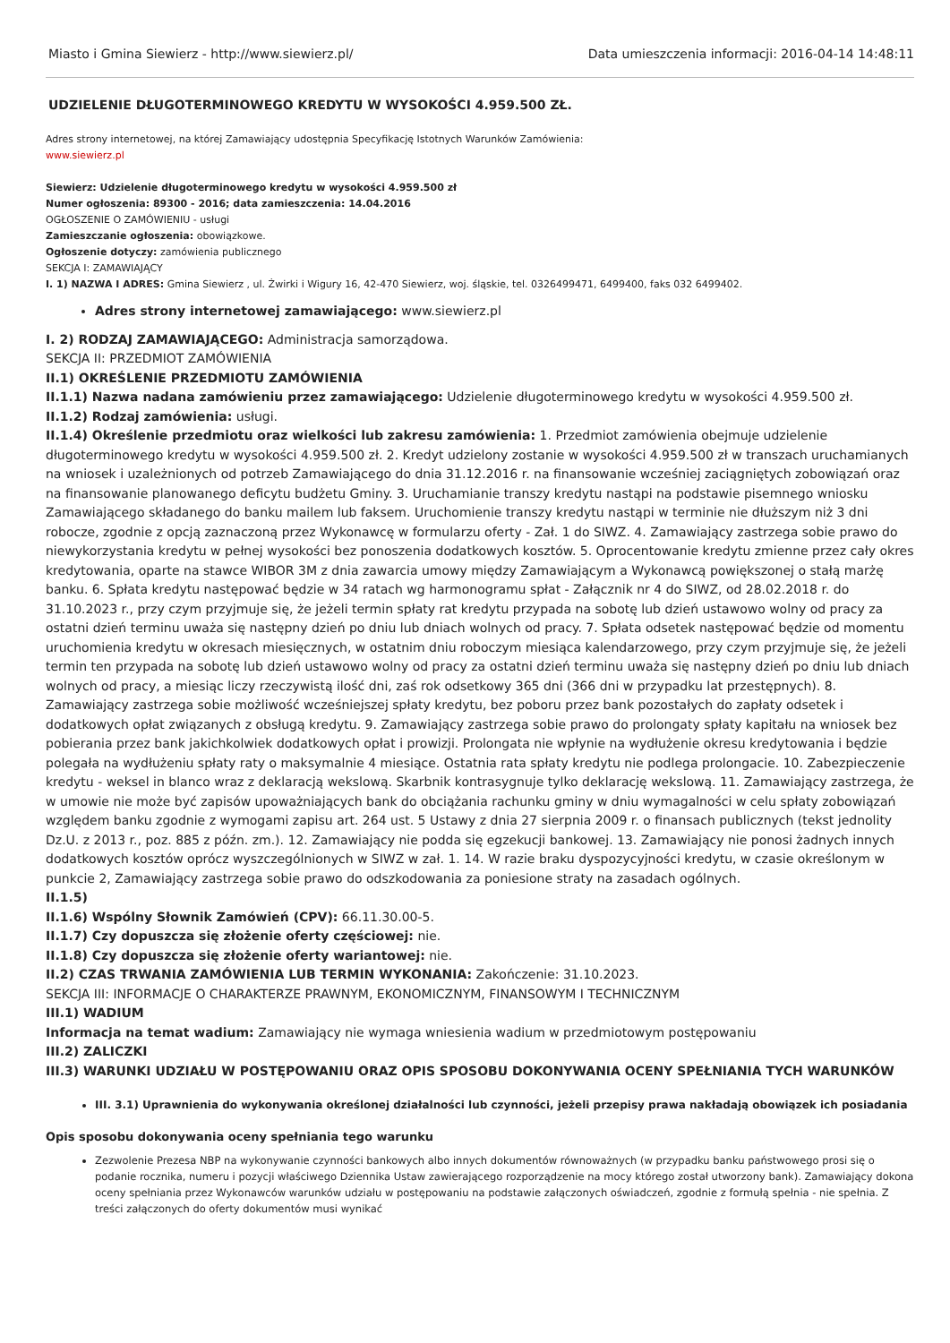Miasto i Gmina Siewierz - http://www.siewierz.pl/ Data umieszczenia informacji: 2016-04-14 14:48:11
UDZIELENIE DŁUGOTERMINOWEGO KREDYTU W WYSOKOŚCI 4.959.500 ZŁ.
Adres strony internetowej, na której Zamawiający udostępnia Specyfikację Istotnych Warunków Zamówienia:
www.siewierz.pl
Siewierz: Udzielenie długoterminowego kredytu w wysokości 4.959.500 zł
Numer ogłoszenia: 89300 - 2016; data zamieszczenia: 14.04.2016
OGŁOSZENIE O ZAMÓWIENIU - usługi
Zamieszczanie ogłoszenia: obowiązkowe.
Ogłoszenie dotyczy: zamówienia publicznego
SEKCJA I: ZAMAWIAJĄCY
I. 1) NAZWA I ADRES: Gmina Siewierz , ul. Żwirki i Wigury 16, 42-470 Siewierz, woj. śląskie, tel. 0326499471, 6499400, faks 032 6499402.
Adres strony internetowej zamawiającego: www.siewierz.pl
I. 2) RODZAJ ZAMAWIAJĄCEGO: Administracja samorządowa.
SEKCJA II: PRZEDMIOT ZAMÓWIENIA
II.1) OKREŚLENIE PRZEDMIOTU ZAMÓWIENIA
II.1.1) Nazwa nadana zamówieniu przez zamawiającego: Udzielenie długoterminowego kredytu w wysokości 4.959.500 zł.
II.1.2) Rodzaj zamówienia: usługi.
II.1.4) Określenie przedmiotu oraz wielkości lub zakresu zamówienia: 1. Przedmiot zamówienia obejmuje udzielenie długoterminowego kredytu w wysokości 4.959.500 zł. 2. Kredyt udzielony zostanie w wysokości 4.959.500 zł w transzach uruchamianych na wniosek i uzależnionych od potrzeb Zamawiającego do dnia 31.12.2016 r. na finansowanie wcześniej zaciągniętych zobowiązań oraz na finansowanie planowanego deficytu budżetu Gminy. 3. Uruchamianie transzy kredytu nastąpi na podstawie pisemnego wniosku Zamawiającego składanego do banku mailem lub faksem. Uruchomienie transzy kredytu nastąpi w terminie nie dłuższym niż 3 dni robocze, zgodnie z opcją zaznaczoną przez Wykonawcę w formularzu oferty - Zał. 1 do SIWZ. 4. Zamawiający zastrzega sobie prawo do niewykorzystania kredytu w pełnej wysokości bez ponoszenia dodatkowych kosztów. 5. Oprocentowanie kredytu zmienne przez cały okres kredytowania, oparte na stawce WIBOR 3M z dnia zawarcia umowy między Zamawiającym a Wykonawcą powiększonej o stałą marżę banku. 6. Spłata kredytu następować będzie w 34 ratach wg harmonogramu spłat - Załącznik nr 4 do SIWZ, od 28.02.2018 r. do 31.10.2023 r., przy czym przyjmuje się, że jeżeli termin spłaty rat kredytu przypada na sobotę lub dzień ustawowo wolny od pracy za ostatni dzień terminu uważa się następny dzień po dniu lub dniach wolnych od pracy. 7. Spłata odsetek następować będzie od momentu uruchomienia kredytu w okresach miesięcznych, w ostatnim dniu roboczym miesiąca kalendarzowego, przy czym przyjmuje się, że jeżeli termin ten przypada na sobotę lub dzień ustawowo wolny od pracy za ostatni dzień terminu uważa się następny dzień po dniu lub dniach wolnych od pracy, a miesiąc liczy rzeczywistą ilość dni, zaś rok odsetkowy 365 dni (366 dni w przypadku lat przestępnych). 8. Zamawiający zastrzega sobie możliwość wcześniejszej spłaty kredytu, bez poboru przez bank pozostałych do zapłaty odsetek i dodatkowych opłat związanych z obsługą kredytu. 9. Zamawiający zastrzega sobie prawo do prolongaty spłaty kapitału na wniosek bez pobierania przez bank jakichkolwiek dodatkowych opłat i prowizji. Prolongata nie wpłynie na wydłużenie okresu kredytowania i będzie polegała na wydłużeniu spłaty raty o maksymalnie 4 miesiące. Ostatnia rata spłaty kredytu nie podlega prolongacie. 10. Zabezpieczenie kredytu - weksel in blanco wraz z deklaracją wekslową. Skarbnik kontrasygnuje tylko deklarację wekslową. 11. Zamawiający zastrzega, że w umowie nie może być zapisów upoważniających bank do obciążania rachunku gminy w dniu wymagalności w celu spłaty zobowiązań względem banku zgodnie z wymogami zapisu art. 264 ust. 5 Ustawy z dnia 27 sierpnia 2009 r. o finansach publicznych (tekst jednolity Dz.U. z 2013 r., poz. 885 z późn. zm.). 12. Zamawiający nie podda się egzekucji bankowej. 13. Zamawiający nie ponosi żadnych innych dodatkowych kosztów oprócz wyszczególnionych w SIWZ w zał. 1. 14. W razie braku dyspozycyjności kredytu, w czasie określonym w punkcie 2, Zamawiający zastrzega sobie prawo do odszkodowania za poniesione straty na zasadach ogólnych.
II.1.5)
II.1.6) Wspólny Słownik Zamówień (CPV): 66.11.30.00-5.
II.1.7) Czy dopuszcza się złożenie oferty częściowej: nie.
II.1.8) Czy dopuszcza się złożenie oferty wariantowej: nie.
II.2) CZAS TRWANIA ZAMÓWIENIA LUB TERMIN WYKONANIA: Zakończenie: 31.10.2023.
SEKCJA III: INFORMACJE O CHARAKTERZE PRAWNYM, EKONOMICZNYM, FINANSOWYM I TECHNICZNYM
III.1) WADIUM
Informacja na temat wadium: Zamawiający nie wymaga wniesienia wadium w przedmiotowym postępowaniu
III.2) ZALICZKI
III.3) WARUNKI UDZIAŁU W POSTĘPOWANIU ORAZ OPIS SPOSOBU DOKONYWANIA OCENY SPEŁNIANIA TYCH WARUNKÓW
III. 3.1) Uprawnienia do wykonywania określonej działalności lub czynności, jeżeli przepisy prawa nakładają obowiązek ich posiadania
Opis sposobu dokonywania oceny spełniania tego warunku
Zezwolenie Prezesa NBP na wykonywanie czynności bankowych albo innych dokumentów równoważnych (w przypadku banku państwowego prosi się o podanie rocznika, numeru i pozycji właściwego Dziennika Ustaw zawierającego rozporządzenie na mocy którego został utworzony bank). Zamawiający dokona oceny spełniania przez Wykonawców warunków udziału w postępowaniu na podstawie załączonych oświadczeń, zgodnie z formułą spełnia - nie spełnia. Z treści załączonych do oferty dokumentów musi wynikać